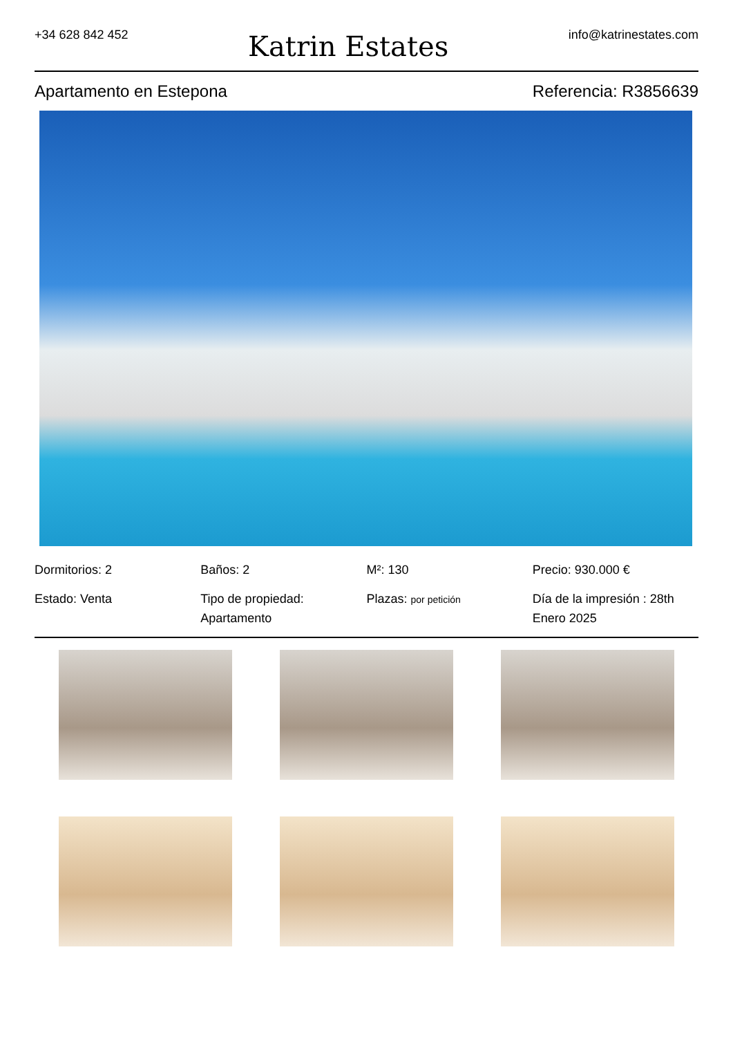+34 628 842 452
Katrin Estates
info@katrinestates.com
Apartamento en Estepona Referencia: R3856639
Dormitorios: 2
Estado: Venta
Baños: 2
Tipo de propiedad: Apartamento
M²: 130
Plazas: por petición
Precio: 930.000 €
Día de la impresión : 28th Enero 2025